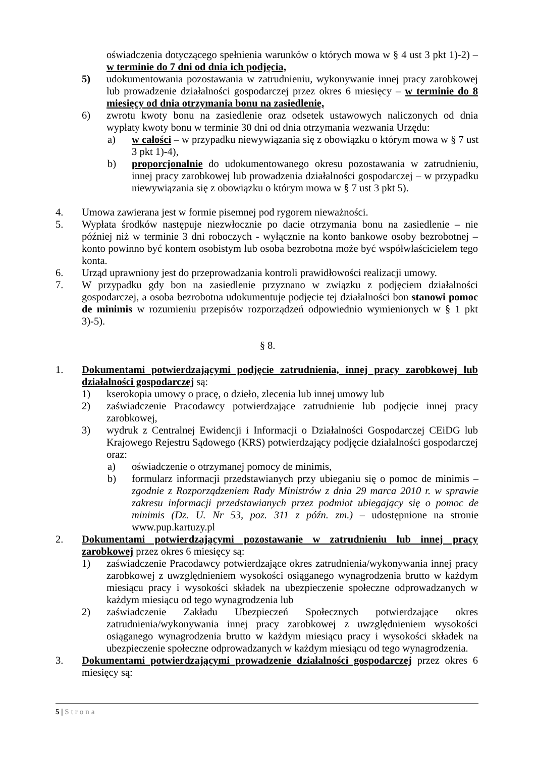oświadczenia dotyczącego spełnienia warunków o których mowa w § 4 ust 3 pkt 1)-2) – w terminie do 7 dni od dnia ich podjęcia,
5) udokumentowania pozostawania w zatrudnieniu, wykonywanie innej pracy zarobkowej lub prowadzenie działalności gospodarczej przez okres 6 miesięcy – w terminie do 8 miesięcy od dnia otrzymania bonu na zasiedlenie,
6) zwrotu kwoty bonu na zasiedlenie oraz odsetek ustawowych naliczonych od dnia wypłaty kwoty bonu w terminie 30 dni od dnia otrzymania wezwania Urzędu:
a) w całości – w przypadku niewywiązania się z obowiązku o którym mowa w § 7 ust 3 pkt 1)-4),
b) proporcjonalnie do udokumentowanego okresu pozostawania w zatrudnieniu, innej pracy zarobkowej lub prowadzenia działalności gospodarczej – w przypadku niewywiązania się z obowiązku o którym mowa w § 7 ust 3 pkt 5).
4. Umowa zawierana jest w formie pisemnej pod rygorem nieważności.
5. Wypłata środków następuje niezwłocznie po dacie otrzymania bonu na zasiedlenie – nie później niż w terminie 3 dni roboczych - wyłącznie na konto bankowe osoby bezrobotnej – konto powinno być kontem osobistym lub osoba bezrobotna może być współwłaścicielem tego konta.
6. Urząd uprawniony jest do przeprowadzania kontroli prawidłowości realizacji umowy.
7. W przypadku gdy bon na zasiedlenie przyznano w związku z podjęciem działalności gospodarczej, a osoba bezrobotna udokumentuje podjęcie tej działalności bon stanowi pomoc de minimis w rozumieniu przepisów rozporządzeń odpowiednio wymienionych w § 1 pkt 3)-5).
§ 8.
1. Dokumentami potwierdzającymi podjęcie zatrudnienia, innej pracy zarobkowej lub działalności gospodarczej są:
1) kserokopia umowy o pracę, o dzieło, zlecenia lub innej umowy lub
2) zaświadczenie Pracodawcy potwierdzające zatrudnienie lub podjęcie innej pracy zarobkowej,
3) wydruk z Centralnej Ewidencji i Informacji o Działalności Gospodarczej CEiDG lub Krajowego Rejestru Sądowego (KRS) potwierdzający podjęcie działalności gospodarczej oraz:
a) oświadczenie o otrzymanej pomocy de minimis,
b) formularz informacji przedstawianych przy ubieganiu się o pomoc de minimis – zgodnie z Rozporządzeniem Rady Ministrów z dnia 29 marca 2010 r. w sprawie zakresu informacji przedstawianych przez podmiot ubiegający się o pomoc de minimis (Dz. U. Nr 53, poz. 311 z późn. zm.) – udostępnione na stronie www.pup.kartuzy.pl
2. Dokumentami potwierdzającymi pozostawanie w zatrudnieniu lub innej pracy zarobkowej przez okres 6 miesięcy są:
1) zaświadczenie Pracodawcy potwierdzające okres zatrudnienia/wykonywania innej pracy zarobkowej z uwzględnieniem wysokości osiąganego wynagrodzenia brutto w każdym miesiącu pracy i wysokości składek na ubezpieczenie społeczne odprowadzanych w każdym miesiącu od tego wynagrodzenia lub
2) zaświadczenie Zakładu Ubezpieczeń Społecznych potwierdzające okres zatrudnienia/wykonywania innej pracy zarobkowej z uwzględnieniem wysokości osiąganego wynagrodzenia brutto w każdym miesiącu pracy i wysokości składek na ubezpieczenie społeczne odprowadzanych w każdym miesiącu od tego wynagrodzenia.
3. Dokumentami potwierdzającymi prowadzenie działalności gospodarczej przez okres 6 miesięcy są:
5 | Strona